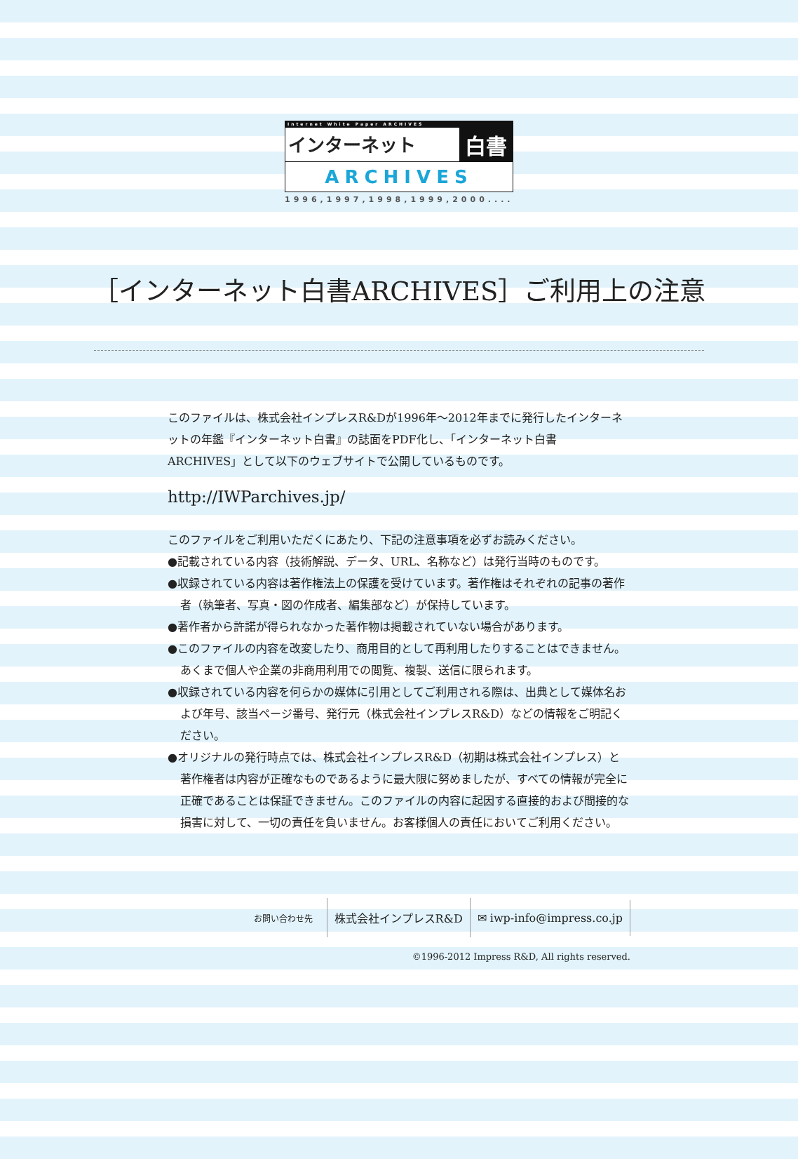Internet White Paper ARCHIVES
インターネット 白書
ARCHIVES
1996,1997,1998,1999,2000....
［インターネット白書ARCHIVES］ご利用上の注意
このファイルは、株式会社インプレスR&Dが1996年～2012年までに発行したインターネットの年鑑『インターネット白書』の誌面をPDF化し、「インターネット白書ARCHIVES」として以下のウェブサイトで公開しているものです。
http://IWParchives.jp/
このファイルをご利用いただくにあたり、下記の注意事項を必ずお読みください。
●記載されている内容（技術解説、データ、URL、名称など）は発行当時のものです。
●収録されている内容は著作権法上の保護を受けています。著作権はそれぞれの記事の著作者（執筆者、写真・図の作成者、編集部など）が保持しています。
●著作者から許諾が得られなかった著作物は掲載されていない場合があります。
●このファイルの内容を改変したり、商用目的として再利用したりすることはできません。あくまで個人や企業の非商用利用での閲覧、複製、送信に限られます。
●収録されている内容を何らかの媒体に引用としてご利用される際は、出典として媒体名および年号、該当ページ番号、発行元（株式会社インプレスR&D）などの情報をご明記ください。
●オリジナルの発行時点では、株式会社インプレスR&D（初期は株式会社インプレス）と著作権者は内容が正確なものであるように最大限に努めましたが、すべての情報が完全に正確であることは保証できません。このファイルの内容に起因する直接的および間接的な損害に対して、一切の責任を負いません。お客様個人の責任においてご利用ください。
お問い合わせ先
株式会社インプレスR&D ✉ iwp-info@impress.co.jp
©1996-2012 Impress R&D, All rights reserved.